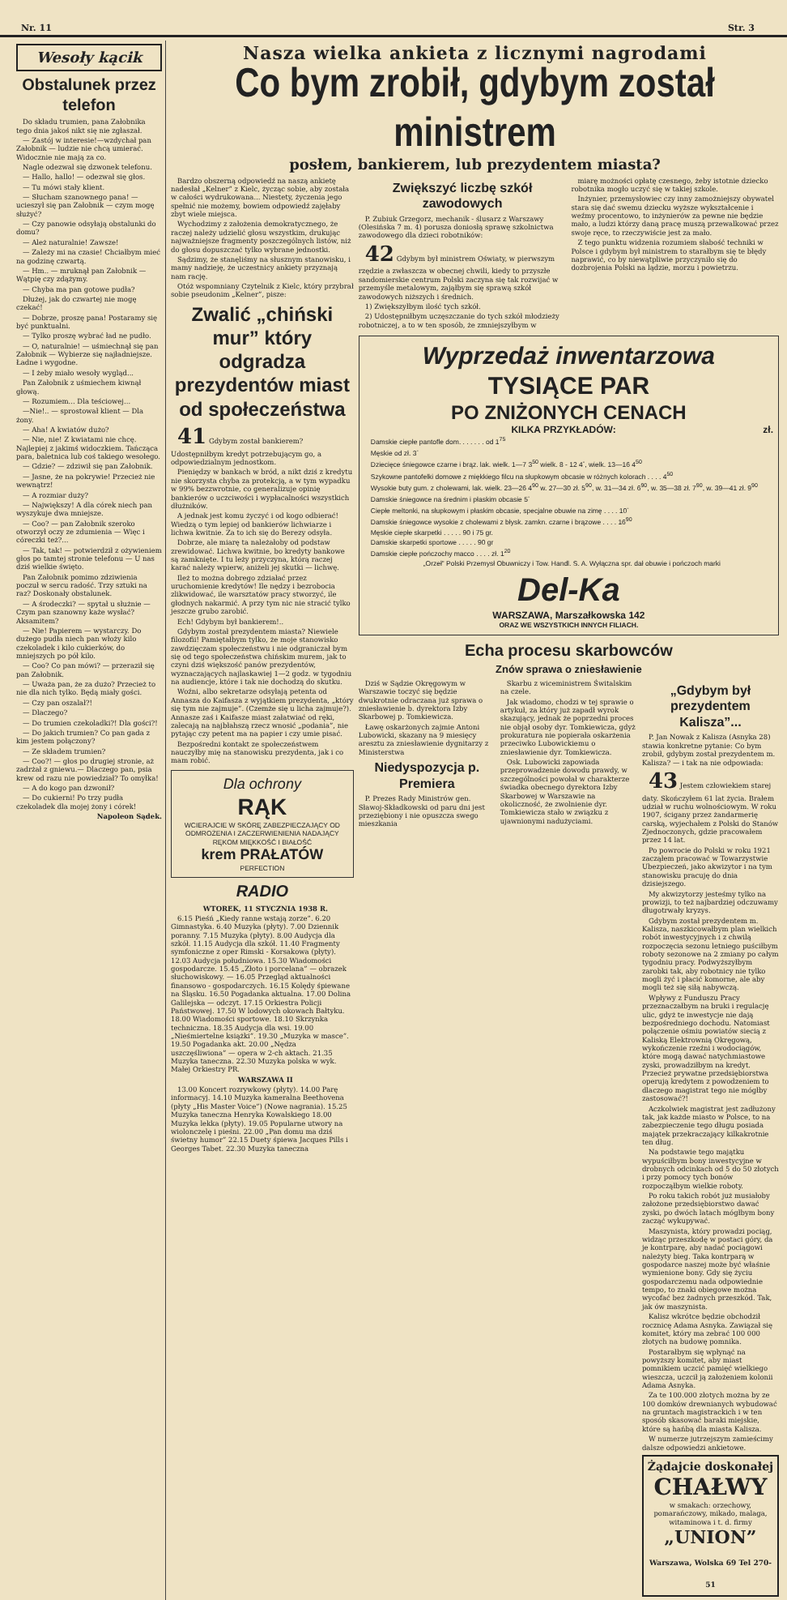Nr. 11 Str. 3
Wesoły kącik
Obstalunek przez telefon
Do składu trumien, pana Załobnika tego dnia jakoś nikt się nie zgłaszał.
— Zastój w interesie!—wzdychał pan Załobnik — ludzie nie chcą umierać. Widocznie nie mają za co.
Nagle odezwał się dzwonek telefonu.
— Hallo, hallo! — odezwał się głos.
— Tu mówi stały klient.
— Słucham szanownego pana! — ucieszył się pan Załobnik — czym mogę służyć?
— Czy panowie odsyłają obstalunki do domu?
— Ależ naturalnie! Zawsze!
— Zależy mi na czasie! Chciałbym mieć na godzinę czwartą.
— Hm.. — mruknął pan Załobnik — Wątpię czy zdążymy.
— Chyba ma pan gotowe pudła?
Dłużej, jak do czwartej nie mogę czekać!
— Dobrze, proszę pana! Postaramy się być punktualni.
— Tylko proszę wybrać ład ne pudło.
— O, naturalnie! — uśmiechnął się pan Załobnik — Wybierze się najładniejsze. Ładne i wygodne.
— I żeby miało wesoły wygląd...
Pan Załobnik z uśmiechem kiwnął głową.
— Rozumiem... Dla teściowej...
—Nie!.. — sprostował klient — Dla żony.
— Aha! A kwiatów dużo?
— Nie, nie! Z kwiatami nie chcę. Najlepiej z jakimś widoczkiem. Tańcząca para, baletnica lub coś takiego wesołego.
— Gdzie? — zdziwił się pan Załobnik.
— Jasne, że na pokrywie! Przecież nie wewnątrz!
— A rozmiar duży?
— Największy! A dla córek niech pan wyszykuje dwa mniejsze.
— Coo? — pan Załobnik szeroko otworzył oczy ze zdumienia — Więc i córeczki też?...
— Tak, tak! — potwierdził z ożywieniem głos po tamtej stronie telefonu — U nas dziś wielkie święto.
Pan Załobnik pomimo zdziwienia poczuł w sercu radość. Trzy sztuki na raz? Doskonały obstalunek.
— A środeczki? — spytał u służnie — Czym pan szanowny każe wysłać? Aksamitem?
— Nie! Papierem — wystarczy. Do dużego pudła niech pan włoży kilo czekoladek i kilo cukierków, do mniejszych po pół kilo.
— Coo? Co pan mówi? — przeraził się pan Załobnik.
— Uważa pan, że za dużo? Przecież to nie dla nich tylko. Będą miały gości.
— Czy pan oszalał?!
— Dlaczego?
— Do trumien czekoladki?! Dla gości?!
— Do jakich trumien? Co pan gada z kim jestem połączony?
— Ze składem trumien?
— Coo?! — głos po drugiej stronie, aż zadrżał z gniewu.— Dlaczego pan, psia krew od razu nie powiedział? To omyłka!
— A do kogo pan dzwonił?
— Do cukierni! Po trzy pudła czekoladek dla mojej żony i córek!
Napoleon Sądek.
Nasza wielka ankieta z licznymi nagrodami
Co bym zrobił, gdybym został ministrem
posłem, bankierem, lub prezydentem miasta?
Bardzo obszerną odpowiedź na naszą ankietę nadesłał „Kelner” z Kielc, życząc sobie, aby została w całości wydrukowana... Niestety, życzenia jego spełnić nie możemy, bowiem odpowiedź zajęłaby zbyt wiele miejsca.
Wychodzimy z założenia demokratycznego, że raczej należy udzielić głosu wszystkim, drukując najważniejsze fragmenty poszczególnych listów, niż do głosu dopuszczać tylko wybrane jednostki.
Sądzimy, że stanęliśmy na słusznym stanowisku, i mamy nadzieję, że uczestnicy ankiety przyznają nam rację.
Otóż wspomniany Czytelnik z Kielc, który przybrał sobie pseudonim „Kelner”, pisze:
Zwalić „chiński mur” który odgradza prezydentów miast od społeczeństwa
41 Gdybym został bankierem? Udostępniłbym kredyt potrzebującym go, a odpowiedzialnym jednostkom.
Pieniędzy w bankach w bród, a nikt dziś z kredytu nie skorzysta chyba za protekcją, a w tym wypadku w 99% bezzwrotnie, co generalizuje opinię bankierów o uczciwości i wypłacalności wszystkich dłużników.
A jednak jest komu życzyć i od kogo odbierać! Wiedzą o tym lepiej od bankierów lichwiarze i lichwa kwitnie. Za to ich się do Berezy odsyła.
Dobrze, ale miarę ta należałoby od podstaw zrewidować. Lichwa kwitnie, bo kredyty bankowe są zamknięte. I tu leży przyczyna, którą raczej karać należy wpierw, aniżeli jej skutki — lichwę.
Ileż to można dobrego zdziałać przez uruchomienie kredytów! Ile nędzy i bezrobocia zlikwidować, ile warsztatów pracy stworzyć, ile głodnych nakarmić. A przy tym nic nie stracić tylko jeszcze grubo zarobić.
Ech! Gdybym był bankierem!..
Gdybym został prezydentem miasta? Niewiele filozofii! Pamiętałbym tylko, że moje stanowisko zawdzięczam społeczeństwu i nie odgraniczał bym się od tego społeczeństwa chińskim murem, jak to czyni dziś większość panów prezydentów, wyznaczających najlaskawiej 1—2 godz. w tygodniu na audiencje, które i tak nie dochodzą do skutku.
Woźni, albo sekretarze odsyłają petenta od Annasza do Kaifasza z wyjątkiem prezydenta, „który się tym nie zajmuje”. (Czemże się u licha zajmuje?). Annasze zaś i Kaifasze miast załatwiać od ręki, zalecają na najbłahszą rzecz wnosić „podania”, nie pytając czy petent ma na papier i czy umie pisać.
Bezpośredni kontakt ze społeczeństwem nauczyłby mię na stanowisku prezydenta, jak i co mam robić.
Dla ochrony
RĄK
WCIERAJCIE W SKÓRĘ ZABEZPIECZAJĄCY OD ODMROŻENIA I ZACZERWIENIENIA NADAJĄCY RĘKOM MIĘKKOŚĆ I BIAŁOŚĆ
krem PRAŁATÓW
PERFECTION
RADIO
WTOREK, 11 STYCZNIA 1938 R.
6.15 Pieśń „Kiedy ranne wstają zorze”. 6.20 Gimnastyka. 6.40 Muzyka (płyty). 7.00 Dziennik poranny. 7.15 Muzyka (płyty). 8.00 Audycja dla szkół. 11.15 Audycja dla szkół. 11.40 Fragmenty symfoniczne z oper Rimski - Korsakowa (płyty). 12.03 Audycja południowa. 15.30 Wiadomości gospodarcze. 15.45 „Złoto i porcelana” — obrazek słuchowiskowy. — 16.05 Przegląd aktualności finansowo - gospodarczych. 16.15 Kolędy śpiewane na Śląsku. 16.50 Pogadanka aktualna. 17.00 Dolina Galilejska — odczyt. 17.15 Orkiestra Policji Państwowej. 17.50 W lodowych okowach Bałtyku. 18.00 Wiadomości sportowe. 18.10 Skrzynka techniczna. 18.35 Audycja dla wsi. 19.00 „Nieśmiertelne książki”. 19.30 „Muzyka w masce”. 19.50 Pogadanka akt. 20.00 „Nędza uszczęśliwiona” — opera w 2-ch aktach. 21.35 Muzyka taneczna. 22.30 Muzyka polska w wyk. Małej Orkiestry PR.
WARSZAWA II
13.00 Koncert rozrywkowy (płyty). 14.00 Parę informacyj. 14.10 Muzyka kameralna Beethovena (płyty „His Master Voice”) (Nowe nagrania). 15.25 Muzyka taneczna Henryka Kowalskiego 18.00 Muzyka lekka (płyty). 19.05 Popularne utwory na wiolonczelę i pieśni. 22.00 „Pan domu ma dziś świetny humor” 22.15 Duety śpiewa Jacques Pills i Georges Tabet. 22.30 Muzyka taneczna
Zwiększyć liczbę szkół zawodowych
P. Zubiuk Grzegorz, mechanik - ślusarz z Warszawy (Olesińska 7 m. 4) porusza doniosłą sprawę szkolnictwa zawodowego dla dzieci robotników:
42 Gdybym był ministrem Oświaty, w pierwszym rzędzie a zwłaszcza w obecnej chwili, kiedy to przyszłe sandomierskie centrum Polski zaczyna się tak rozwijać w przemyśle metalowym, zająłbym się sprawą szkół zawodowych niższych i średnich.
1) Zwiększyłbym ilość tych szkół.
2) Udostępniłbym uczęszczanie do tych szkół młodzieży robotniczej, a to w ten sposób, że zmniejszyłbym w
miarę możności opłatę czesnego, żeby istotnie dziecko robotnika mogło uczyć się w takiej szkole.
Inżynier, przemysłowiec czy inny zamożniejszy obywatel stara się dać swemu dziecku wyższe wykształcenie i weźmy procentowo, to inżynierów za pewne nie będzie mało, a ludzi którzy daną pracę muszą przewalkować przez swoje ręce, to rzeczywiście jest za mało.
Z tego punktu widzenia rozumiem słabość techniki w Polsce i gdybym był ministrem to starałbym się te błędy naprawić, co by niewątpliwie przyczyniło się do dozbrojenia Polski na lądzie, morzu i powietrzu.
Wyprzedaż inwentarzowa
TYSIĄCE PAR
PO ZNIŻONYCH CENACH
KILKA PRZYKŁADÓW: zł.
Damskie ciepłe pantofle dom. . . . . . . od 1<sup>75</sup>
Męskie od zł. 3<sup>-</sup>
Dziecięce śniegowce czarne i brąz. lak. wielk. 1—7 3<sup>50</sup> wielk. 8 - 12 4<sup>-</sup>, wielk. 13—16 4<sup>50</sup>
Szykowne pantofelki domowe z miękkiego filcu na słupkowym obcasie w różnych kolorach . . . . 4<sup>50</sup>
Wysokie buty gum. z cholewami, lak. wielk. 23—26 4<sup>90</sup> w. 27—30 zł. 5<sup>90</sup>, w. 31—34 zł. 6<sup>90</sup>, w. 35—38 zł. 7<sup>90</sup>, w. 39—41 zł. 9<sup>90</sup>
Damskie śniegowce na średnim i płaskim obcasie 5<sup>-</sup>
Ciepłe meltonki, na słupkowym i płaskim obcasie, specjalne obuwie na zimę . . . . 10<sup>-</sup>
Damskie śniegowce wysokie z cholewami z błysk. zamkn. czarne i brązowe . . . . 16<sup>90</sup>
Męskie ciepłe skarpetki . . . . . 90 i 75 gr.
Damskie skarpetki sportowe . . . . . 90 gr
Damskie ciepłe pończochy macco . . . . zł. 1<sup>20</sup>
„Orzeł” Polski Przemysł Obuwniczy i Tow. Handl. S. A. Wyłączna spr. dał obuwie i pończoch marki
Del-Ka
WARSZAWA, Marszałkowska 142
ORAZ WE WSZYSTKICH INNYCH FILIACH.
Echa procesu skarbowców
Znów sprawa o zniesławienie
Dziś w Sądzie Okręgowym w Warszawie toczyć się będzie dwukrotnie odraczana już sprawa o zniesławienie b. dyrektora Izby Skarbowej p. Tomkiewicza.
Ławę oskarżonych zajmie Antoni Lubowicki, skazany na 9 miesięcy aresztu za zniesławienie dygnitarzy z Ministerstwa
Niedyspozycja p. Premiera
P. Prezes Rady Ministrów gen. Sławoj-Składkowski od paru dni jest przeziębiony i nie opuszcza swego mieszkania
Skarbu z wiceministrem Świtalskim na czele.
Jak wiadomo, chodzi w tej sprawie o artykuł, za który już zapadł wyrok skazujący, jednak że poprzedni proces nie objął osoby dyr. Tomkiewicza, gdyż prokuratura nie popierała oskarżenia przeciwko Lubowickiemu o zniesławienie dyr. Tomkiewicza.
Osk. Lubowicki zapowiada przeprowadzenie dowodu prawdy, w szczególności powołał w charakterze świadka obecnego dyrektora Izby Skarbowej w Warszawie na okoliczność, że zwolnienie dyr. Tomkiewicza stało w związku z ujawnionymi nadużyciami.
„Gdybym był prezydentem Kalisza”...
P. Jan Nowak z Kalisza (Asnyka 28) stawia konkretne pytanie: Co bym zrobił, gdybym został prezydentem m. Kalisza? — i tak na nie odpowiada:
43 Jestem człowiekiem starej daty. Skończyłem 61 lat życia. Brałem udział w ruchu wolnościowym. W roku 1907, ścigany przez żandarmerię carską, wyjechałem z Polski do Stanów Zjednoczonych, gdzie pracowałem przez 14 lat.
Po powrocie do Polski w roku 1921 zacząłem pracować w Towarzystwie Ubezpieczeń, jako akwizytor i na tym stanowisku pracuję do dnia dzisiejszego.
My akwizytorzy jesteśmy tylko na prowizji, to też najbardziej odczuwamy długotrwały kryzys.
Gdybym został prezydentem m. Kalisza, naszkicowałbym plan wielkich robót inwestycyjnych i z chwilą rozpoczęcia sezonu letniego puściłbym roboty sezonowe na 2 zmiany po całym tygodniu pracy. Podwyższyłbym zarobki tak, aby robotnicy nie tylko mogli żyć i płacić komorne, ale aby mogli też się siłą nabywczą.
Wpływy z Funduszu Pracy przeznaczałbym na bruki i regulację ulic, gdyż te inwestycje nie dają bezpośredniego dochodu. Natomiast połączenie ośmiu powiatów siecią z Kaliską Elektrownią Okręgową, wykończenie rzeźni i wodociągów, które mogą dawać natychmiastowe zyski, prowadziłbym na kredyt. Przecież prywatne przedsiębiorstwa operują kredytem z powodzeniem to dlaczego magistrat tego nie mógłby zastosować?!
Aczkolwiek magistrat jest zadłużony tak, jak każde miasto w Polsce, to na zabezpieczenie tego długu posiada majątek przekraczający kilkakrotnie ten dług.
Na podstawie tego majątku wypuściłbym bony inwestycyjne w drobnych odcinkach od 5 do 50 złotych i przy pomocy tych bonów rozpocząłbym wielkie roboty.
Po roku takich robót już musiałoby założone przedsiębiorstwo dawać zyski, po dwóch latach mógłbym bony zacząć wykupywać.
Maszynista, który prowadzi pociąg, widząc przeszkodę w postaci góry, da je kontrparę, aby nadać pociągowi należyty bieg. Taka kontrparą w gospodarce naszej może być właśnie wymienione bony. Gdy się życiu gospodarczemu nada odpowiednie tempo, to znaki obiegowe można wycofać bez żadnych przeszkód. Tak, jak ów maszynista.
Kalisz wkrótce będzie obchodził rocznicę Adama Asnyka. Zawiązał się komitet, który ma zebrać 100 000 złotych na budowę pomnika.
Postarałbym się wpłynąć na powyższy komitet, aby miast pomnikiem uczcić pamięć wielkiego wieszcza, uczcił ją założeniem kolonii Adama Asnyka.
Za te 100.000 złotych można by ze 100 domków drewnianych wybudować na gruntach magistrackich i w ten sposób skasować baraki miejskie, które są hańbą dla miasta Kalisza.
W numerze jutrzejszym zamieścimy dalsze odpowiedzi ankietowe.
Żądajcie doskonałej
CHAŁWY
w smakach: orzechowy, pomarańczowy, mikado, malaga, witaminowa i t. d. firmy
„UNION” Warszawa, Wolska 69 Tel 270-51